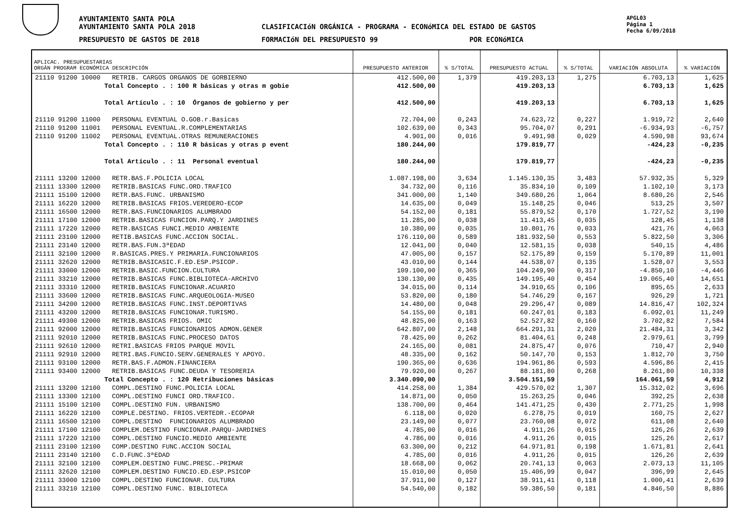AYUNTAMIENTO SANTA POLA
AYUNTAMIENTO SANTA POLA 2018
PRESUPUESTO DE GASTOS DE 2018
CLASIFICACIóN ORGÁNICA - PROGRAMA - ECONóMICA DEL ESTADO DE GASTOS
FORMACIóN DEL PRESUPUESTO 99 POR ECONóMICA
APGL03
Página 1
Fecha 6/09/2018
| APLICAC. PRESUPUESTARIAS ORGÁN PROGRAM ECONÓMICA DESCRIPCIÓN | PRESUPUESTO ANTERIOR | % S/TOTAL | PRESUPUESTO ACTUAL | % S/TOTAL | VARIACIÓN ABSOLUTA | % VARIACIÓN |
| --- | --- | --- | --- | --- | --- | --- |
| 21110 91200 10000 RETRIB. CARGOS ORGANOS DE GORBIERNO | 412.500,00 | 1,379 | 419.203,13 | 1,275 | 6.703,13 | 1,625 |
| Total Concepto . : 100 R básicas y otras m gobie | 412.500,00 | | 419.203,13 | | 6.703,13 | 1,625 |
| Total Artículo . : 10 Órganos de gobierno y per | 412.500,00 | | 419.203,13 | | 6.703,13 | 1,625 |
| 21110 91200 11000 PERSONAL EVENTUAL O.GOB.r.Basicas | 72.704,00 | 0,243 | 74.623,72 | 0,227 | 1.919,72 | 2,640 |
| 21110 91200 11001 PERSONAL EVENTUAL.R.COMPLEMENTARIAS | 102.639,00 | 0,343 | 95.704,07 | 0,291 | -6.934,93 | -6,757 |
| 21110 91200 11002 PERSONAL EVENTUAL.OTRAS REMUNERACIONES | 4.901,00 | 0,016 | 9.491,98 | 0,029 | 4.590,98 | 93,674 |
| Total Concepto . : 110 R básicas y otras p event | 180.244,00 | | 179.819,77 | | -424,23 | -0,235 |
| Total Artículo . : 11 Personal eventual | 180.244,00 | | 179.819,77 | | -424,23 | -0,235 |
| 21111 13200 12000 RETR.BAS.F.POLICIA LOCAL | 1.087.198,00 | 3,634 | 1.145.130,35 | 3,483 | 57.932,35 | 5,329 |
| 21111 13300 12000 RETRIB.BASICAS FUNC.ORD.TRAFICO | 34.732,00 | 0,116 | 35.834,10 | 0,109 | 1.102,10 | 3,173 |
| 21111 15100 12000 RETR.BAS.FUNC. URBANISMO | 341.000,00 | 1,140 | 349.680,26 | 1,064 | 8.680,26 | 2,546 |
| 21111 16220 12000 RETRIB.BASICAS FRIOS.VEREDERO-ECOP | 14.635,00 | 0,049 | 15.148,25 | 0,046 | 513,25 | 3,507 |
| 21111 16500 12000 RETR.BAS.FUNCIONARIOS ALUMBRADO | 54.152,00 | 0,181 | 55.879,52 | 0,170 | 1.727,52 | 3,190 |
| 21111 17100 12000 RETRIB.BASICAS FUNCION.PARQ.Y JARDINES | 11.285,00 | 0,038 | 11.413,45 | 0,035 | 128,45 | 1,138 |
| 21111 17220 12000 RETR.BASICAS FUNCI.MEDIO AMBIENTE | 10.380,00 | 0,035 | 10.801,76 | 0,033 | 421,76 | 4,063 |
| 21111 23100 12000 RETIB.BASICAS FUNC.ACCION SOCIAL. | 176.110,00 | 0,589 | 181.932,50 | 0,553 | 5.822,50 | 3,306 |
| 21111 23140 12000 RETR.BAS.FUN.3ªEDAD | 12.041,00 | 0,040 | 12.581,15 | 0,038 | 540,15 | 4,486 |
| 21111 32100 12000 R.BASICAS.PRES.Y PRIMARIA.FUNCIONARIOS | 47.005,00 | 0,157 | 52.175,89 | 0,159 | 5.170,89 | 11,001 |
| 21111 32620 12000 RETRIB.BASICASIC.F.ED.ESP.PSICOP. | 43.010,00 | 0,144 | 44.538,07 | 0,135 | 1.528,07 | 3,553 |
| 21111 33000 12000 RETRIB.BASIC.FUNCION.CULTURA | 109.100,00 | 0,365 | 104.249,90 | 0,317 | -4.850,10 | -4,446 |
| 21111 33210 12000 RETRIB.BASICAS FUNC.BIBLIOTECA-ARCHIVO | 130.130,00 | 0,435 | 149.195,40 | 0,454 | 19.065,40 | 14,651 |
| 21111 33310 12000 RETRIB.BASICAS FUNCIONAR.ACUARIO | 34.015,00 | 0,114 | 34.910,65 | 0,106 | 895,65 | 2,633 |
| 21111 33600 12000 RETRIB.BASICAS FUNC.ARQUEOLOGIA-MUSEO | 53.820,00 | 0,180 | 54.746,29 | 0,167 | 926,29 | 1,721 |
| 21111 34200 12000 RETRIB.BASICAS FUNC.INST.DEPORTIVAS | 14.480,00 | 0,048 | 29.296,47 | 0,089 | 14.816,47 | 102,324 |
| 21111 43200 12000 RETRIB.BASICAS FUNCIONAR.TURISMO. | 54.155,00 | 0,181 | 60.247,01 | 0,183 | 6.092,01 | 11,249 |
| 21111 49300 12000 RETRIB.BASICAS FRIOS. OMIC | 48.825,00 | 0,163 | 52.527,82 | 0,160 | 3.702,82 | 7,584 |
| 21111 92000 12000 RETRIB.BASICAS FUNCIONARIOS ADMON.GENER | 642.807,00 | 2,148 | 664.291,31 | 2,020 | 21.484,31 | 3,342 |
| 21111 92010 12000 RETRIB.BASICAS FUNC.PROCESO DATOS | 78.425,00 | 0,262 | 81.404,61 | 0,248 | 2.979,61 | 3,799 |
| 21111 92610 12000 RETRI.BASICAS FRIOS PARQUE MOVIL | 24.165,00 | 0,081 | 24.875,47 | 0,076 | 710,47 | 2,940 |
| 21111 92910 12000 RETRI.BAS.FUNCIO.SERV.GENERALES Y APOYO. | 48.335,00 | 0,162 | 50.147,70 | 0,153 | 1.812,70 | 3,750 |
| 21111 93100 12000 RETR.BAS.F.ADMON.FINANCIERA | 190.365,00 | 0,636 | 194.961,86 | 0,593 | 4.596,86 | 2,415 |
| 21111 93400 12000 RETRIB.BASICAS FUNC.DEUDA Y TESORERIA | 79.920,00 | 0,267 | 88.181,80 | 0,268 | 8.261,80 | 10,338 |
| Total Concepto . : 120 Retribuciones básicas | 3.340.090,00 | | 3.504.151,59 | | 164.061,59 | 4,912 |
| 21111 13200 12100 COMPL.DESTINO FUNC.POLICIA LOCAL | 414.258,00 | 1,384 | 429.570,02 | 1,307 | 15.312,02 | 3,696 |
| 21111 13300 12100 COMPL.DESTINO FUNCI ORD.TRAFICO. | 14.871,00 | 0,050 | 15.263,25 | 0,046 | 392,25 | 2,638 |
| 21111 15100 12100 COMPL.DESTINO FUN. URBANISMO | 138.700,00 | 0,464 | 141.471,25 | 0,430 | 2.771,25 | 1,998 |
| 21111 16220 12100 COMPLE.DESTINO. FRIOS.VERTEDR.-ECOPAR | 6.118,00 | 0,020 | 6.278,75 | 0,019 | 160,75 | 2,627 |
| 21111 16500 12100 COMPL.DESTINO FUNCIONARIOS ALUMBRADO | 23.149,00 | 0,077 | 23.760,08 | 0,072 | 611,08 | 2,640 |
| 21111 17100 12100 COMPLEM.DESTINO FUNCIONAR.PARQU-JARDINES | 4.785,00 | 0,016 | 4.911,26 | 0,015 | 126,26 | 2,639 |
| 21111 17220 12100 COMPL.DESTINO FUNCIO.MEDIO AMBIENTE | 4.786,00 | 0,016 | 4.911,26 | 0,015 | 125,26 | 2,617 |
| 21111 23100 12100 COMP.DESTINO FUNC.ACCION SOCIAL | 63.300,00 | 0,212 | 64.971,81 | 0,198 | 1.671,81 | 2,641 |
| 21111 23140 12100 C.D.FUNC.3ªEDAD | 4.785,00 | 0,016 | 4.911,26 | 0,015 | 126,26 | 2,639 |
| 21111 32100 12100 COMPLEM.DESTINO FUNC.PRESC.-PRIMAR | 18.668,00 | 0,062 | 20.741,13 | 0,063 | 2.073,13 | 11,105 |
| 21111 32620 12100 COMPLEM.DESTINO FUNCIO.ED.ESP.PSICOP | 15.010,00 | 0,050 | 15.406,99 | 0,047 | 396,99 | 2,645 |
| 21111 33000 12100 COMPL.DESTINO FUNCIONAR. CULTURA | 37.911,00 | 0,127 | 38.911,41 | 0,118 | 1.000,41 | 2,639 |
| 21111 33210 12100 COMPL.DESTINO FUNC. BIBLIOTECA | 54.540,00 | 0,182 | 59.386,50 | 0,181 | 4.846,50 | 8,886 |